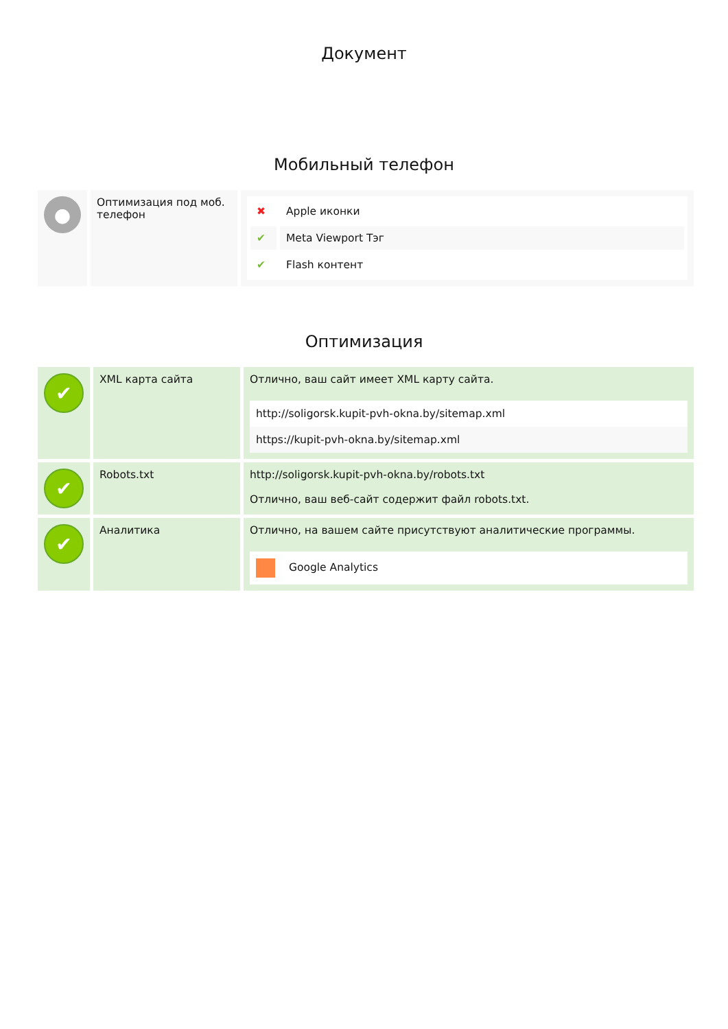Документ
Мобильный телефон
| ● | Оптимизация под моб. телефон | / ✖ / Apple иконки / / ✔ / Meta Viewport Тэг / / ✔ / Flash контент / |
Оптимизация
| ✔ | XML карта сайта | Отлично, ваш сайт имеет XML карту сайта. http://soligorsk.kupit-pvh-okna.by/sitemap.xml https://kupit-pvh-okna.by/sitemap.xml |
| ✔ | Robots.txt | http://soligorsk.kupit-pvh-okna.by/robots.txt Отлично, ваш веб-сайт содержит файл robots.txt. |
| ✔ | Аналитика | Отлично, на вашем сайте присутствуют аналитические программы. Google Analytics |